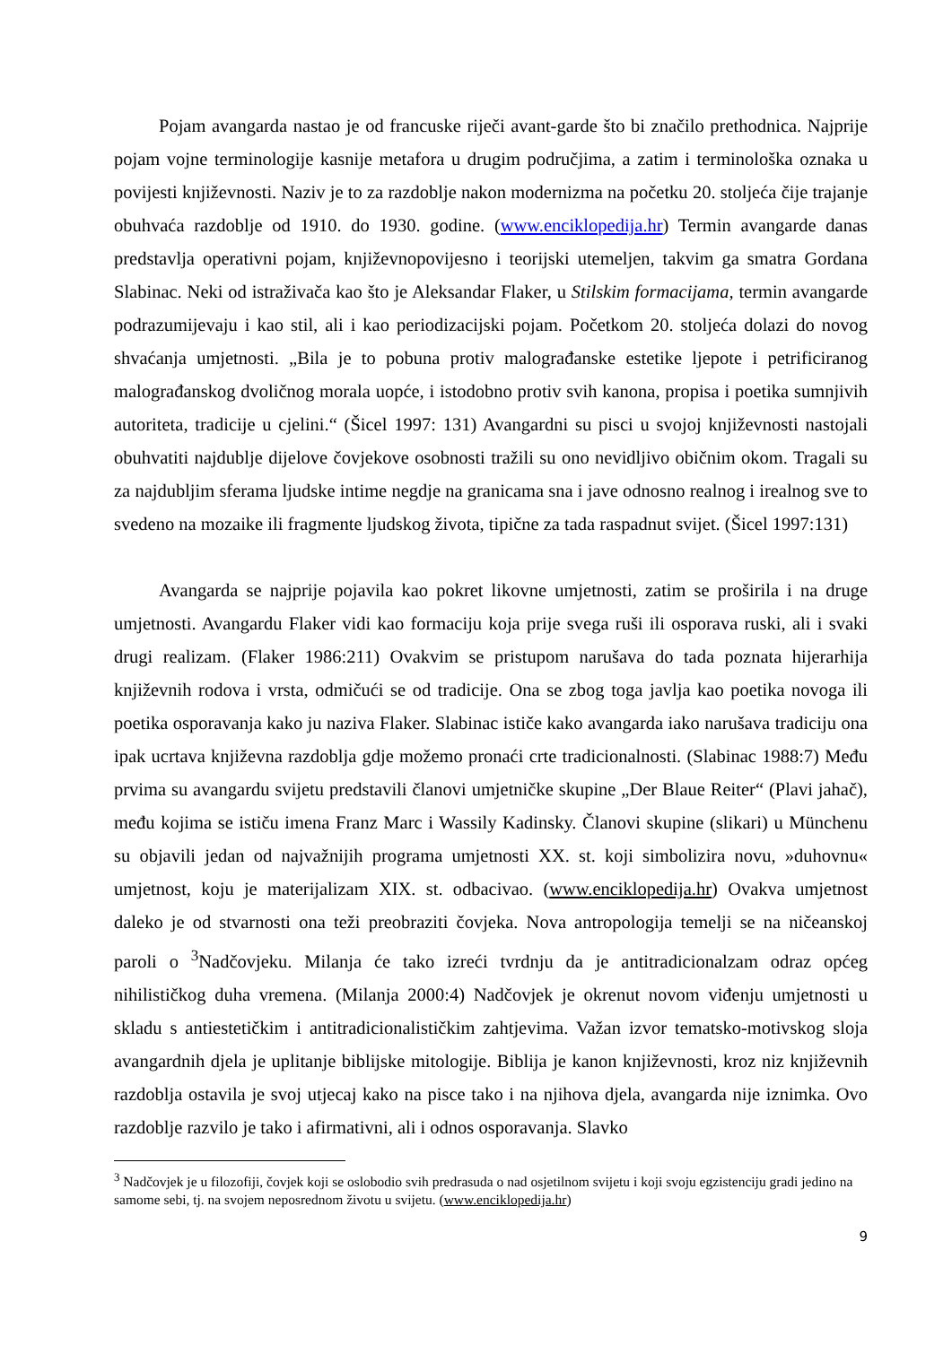Pojam avangarda nastao je od francuske riječi avant-garde što bi značilo prethodnica. Najprije pojam vojne terminologije kasnije metafora u drugim područjima, a zatim i terminološka oznaka u povijesti književnosti. Naziv je to za razdoblje nakon modernizma na početku 20. stoljeća čije trajanje obuhvaća razdoblje od 1910. do 1930. godine. (www.enciklopedija.hr) Termin avangarde danas predstavlja operativni pojam, književnopovijesno i teorijski utemeljen, takvim ga smatra Gordana Slabinac. Neki od istraživača kao što je Aleksandar Flaker, u Stilskim formacijama, termin avangarde podrazumijevaju i kao stil, ali i kao periodizacijski pojam. Početkom 20. stoljeća dolazi do novog shvaćanja umjetnosti. „Bila je to pobuna protiv malograđanske estetike ljepote i petrificiranog malograđanskog dvoličnog morala uopće, i istodobno protiv svih kanona, propisa i poetika sumnjivih autoriteta, tradicije u cjelini.“ (Šicel 1997: 131) Avangardni su pisci u svojoj književnosti nastojali obuhvatiti najdublje dijelove čovjekove osobnosti tražili su ono nevidljivo običnim okom. Tragali su za najdubljim sferama ljudske intime negdje na granicama sna i jave odnosno realnog i irealnog sve to svedeno na mozaike ili fragmente ljudskog života, tipične za tada raspadnut svijet. (Šicel 1997:131)
Avangarda se najprije pojavila kao pokret likovne umjetnosti, zatim se proširila i na druge umjetnosti. Avangardu Flaker vidi kao formaciju koja prije svega ruši ili osporava ruski, ali i svaki drugi realizam. (Flaker 1986:211) Ovakvim se pristupom narušava do tada poznata hijerarhija književnih rodova i vrsta, odmičući se od tradicije. Ona se zbog toga javlja kao poetika novoga ili poetika osporavanja kako ju naziva Flaker. Slabinac ističe kako avangarda iako narušava tradiciju ona ipak ucrtava književna razdoblja gdje možemo pronaći crte tradicionalnosti. (Slabinac 1988:7) Među prvima su avangardu svijetu predstavili članovi umjetničke skupine „Der Blaue Reiter“ (Plavi jahač), među kojima se ističu imena Franz Marc i Wassily Kadinsky. Članovi skupine (slikari) u Münchenu su objavili jedan od najvažnijih programa umjetnosti XX. st. koji simbolizira novu, »duhovnu« umjetnost, koju je materijalizam XIX. st. odbacivao. (www.enciklopedija.hr) Ovakva umjetnost daleko je od stvarnosti ona teži preobraziti čovjeka. Nova antropologija temelji se na ničeanskoj paroli o <sup>3</sup>Nadčovjeku. Milanja će tako izreći tvrdnju da je antitradicionalzam odraz općeg nihilističkog duha vremena. (Milanja 2000:4) Nadčovjek je okrenut novom viđenju umjetnosti u skladu s antiestetičkim i antitradicionalističkim zahtjevima. Važan izvor tematsko-motivskog sloja avangardnih djela je uplitanje biblijske mitologije. Biblija je kanon književnosti, kroz niz književnih razdoblja ostavila je svoj utjecaj kako na pisce tako i na njihova djela, avangarda nije iznimka. Ovo razdoblje razvilo je tako i afirmativni, ali i odnos osporavanja. Slavko
<sup>3</sup> Nadčovjek je u filozofiji, čovjek koji se oslobodio svih predrasuda o nad osjetilnom svijetu i koji svoju egzistenciju gradi jedino na samome sebi, tj. na svojem neposrednom životu u svijetu. (www.enciklopedija.hr)
9